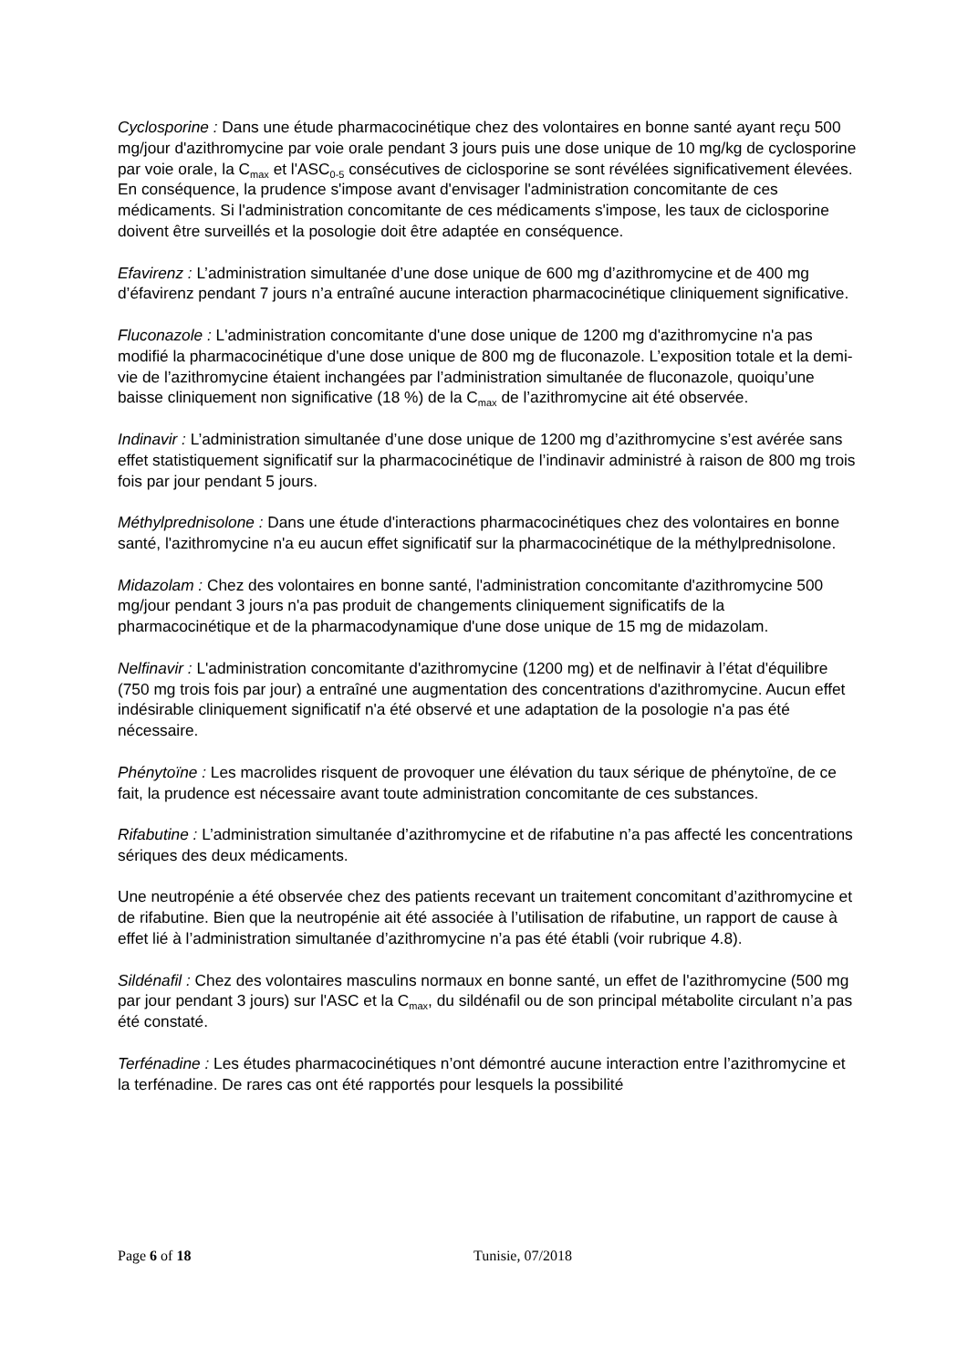Cyclosporine : Dans une étude pharmacocinétique chez des volontaires en bonne santé ayant reçu 500 mg/jour d'azithromycine par voie orale pendant 3 jours puis une dose unique de 10 mg/kg de cyclosporine par voie orale, la C<sub>max</sub> et l'ASC<sub>0-5</sub> consécutives de ciclosporine se sont révélées significativement élevées. En conséquence, la prudence s'impose avant d'envisager l'administration concomitante de ces médicaments. Si l'administration concomitante de ces médicaments s'impose, les taux de ciclosporine doivent être surveillés et la posologie doit être adaptée en conséquence.
Efavirenz : L’administration simultanée d’une dose unique de 600 mg d’azithromycine et de 400 mg d’éfavirenz pendant 7 jours n’a entraîné aucune interaction pharmacocinétique cliniquement significative.
Fluconazole : L'administration concomitante d'une dose unique de 1200 mg d'azithromycine n'a pas modifié la pharmacocinétique d'une dose unique de 800 mg de fluconazole. L’exposition totale et la demi-vie de l’azithromycine étaient inchangées par l’administration simultanée de fluconazole, quoiqu’une baisse cliniquement non significative (18 %) de la C<sub>max</sub> de l’azithromycine ait été observée.
Indinavir : L’administration simultanée d’une dose unique de 1200 mg d’azithromycine s’est avérée sans effet statistiquement significatif sur la pharmacocinétique de l’indinavir administré à raison de 800 mg trois fois par jour pendant 5 jours.
Méthylprednisolone : Dans une étude d'interactions pharmacocinétiques chez des volontaires en bonne santé, l'azithromycine n'a eu aucun effet significatif sur la pharmacocinétique de la méthylprednisolone.
Midazolam : Chez des volontaires en bonne santé, l'administration concomitante d'azithromycine 500 mg/jour pendant 3 jours n'a pas produit de changements cliniquement significatifs de la pharmacocinétique et de la pharmacodynamique d'une dose unique de 15 mg de midazolam.
Nelfinavir : L'administration concomitante d'azithromycine (1200 mg) et de nelfinavir à l’état d'équilibre (750 mg trois fois par jour) a entraîné une augmentation des concentrations d'azithromycine. Aucun effet indésirable cliniquement significatif n'a été observé et une adaptation de la posologie n'a pas été nécessaire.
Phénytoïne : Les macrolides risquent de provoquer une élévation du taux sérique de phénytoïne, de ce fait, la prudence est nécessaire avant toute administration concomitante de ces substances.
Rifabutine : L’administration simultanée d’azithromycine et de rifabutine n’a pas affecté les concentrations sériques des deux médicaments.
Une neutropénie a été observée chez des patients recevant un traitement concomitant d’azithromycine et de rifabutine. Bien que la neutropénie ait été associée à l’utilisation de rifabutine, un rapport de cause à effet lié à l’administration simultanée d’azithromycine n’a pas été établi (voir rubrique 4.8).
Sildénafil : Chez des volontaires masculins normaux en bonne santé, un effet de l'azithromycine (500 mg par jour pendant 3 jours) sur l'ASC et la C<sub>max</sub>, du sildénafil ou de son principal métabolite circulant n’a pas été constaté.
Terfénadine : Les études pharmacocinétiques n’ont démontré aucune interaction entre l’azithromycine et la terfénadine. De rares cas ont été rapportés pour lesquels la possibilité
Page 6 of 18 Tunisie, 07/2018